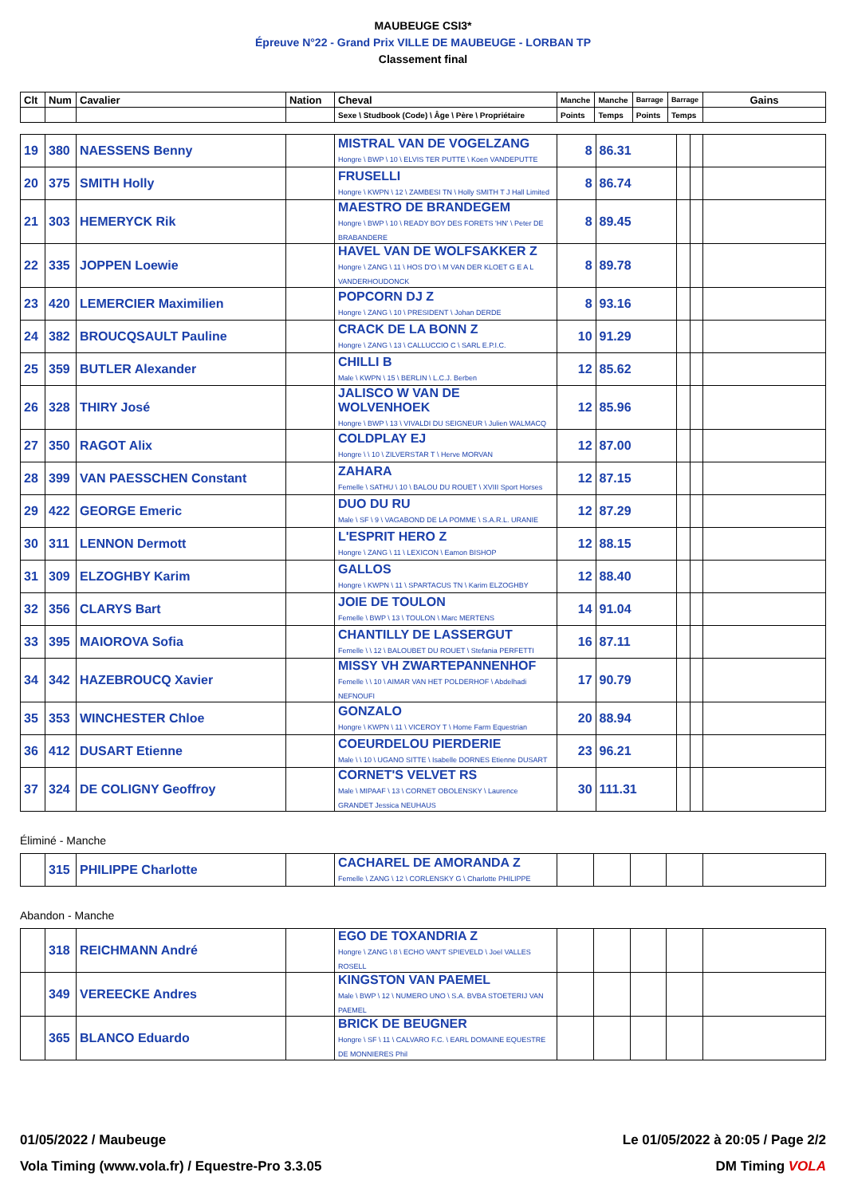MAUBEUGE CSI3*
Épreuve N°22 - Grand Prix VILLE DE MAUBEUGE - LORBAN TP
Classement final
| Clt | Num | Cavalier | Nation | Cheval | Manche | Manche | Barrage | Barrage | Gains |
| --- | --- | --- | --- | --- | --- | --- | --- | --- | --- |
| | | | | Sexe \ Studbook (Code) \ Âge \ Père \ Propriétaire | Points | Temps | Points | Temps | |
| 19 | 380 | NAESSENS Benny | | MISTRAL VAN DE VOGELZANG Hongre \ BWP \ 10 \ ELVIS TER PUTTE \ Koen VANDEPUTTE | 8 | 86.31 | | | |
| 20 | 375 | SMITH Holly | | FRUSELLI Hongre \ KWPN \ 12 \ ZAMBESI TN \ Holly SMITH T J Hall Limited | 8 | 86.74 | | | |
| 21 | 303 | HEMERYCK Rik | | MAESTRO DE BRANDEGEM Hongre \ BWP \ 10 \ READY BOY DES FORETS 'HN' \ Peter DE BRABANDERE | 8 | 89.45 | | | |
| 22 | 335 | JOPPEN Loewie | | HAVEL VAN DE WOLFSAKKER Z Hongre \ ZANG \ 11 \ HOS D'O \ M VAN DER KLOET G E A L VANDERHOUDONCK | 8 | 89.78 | | | |
| 23 | 420 | LEMERCIER Maximilien | | POPCORN DJ Z Hongre \ ZANG \ 10 \ PRESIDENT \ Johan DERDE | 8 | 93.16 | | | |
| 24 | 382 | BROUCQSAULT Pauline | | CRACK DE LA BONN Z Hongre \ ZANG \ 13 \ CALLUCCIO C \ SARL E.P.I.C. | 10 | 91.29 | | | |
| 25 | 359 | BUTLER Alexander | | CHILLI B Male \ KWPN \ 15 \ BERLIN \ L.C.J. Berben | 12 | 85.62 | | | |
| 26 | 328 | THIRY José | | JALISCO W VAN DE WOLVENHOEK Hongre \ BWP \ 13 \ VIVALDI DU SEIGNEUR \ Julien WALMACQ | 12 | 85.96 | | | |
| 27 | 350 | RAGOT Alix | | COLDPLAY EJ Hongre \ \ 10 \ ZILVERSTAR T \ Herve MORVAN | 12 | 87.00 | | | |
| 28 | 399 | VAN PAESSCHEN Constant | | ZAHARA Femelle \ SATHU \ 10 \ BALOU DU ROUET \ XVIII Sport Horses | 12 | 87.15 | | | |
| 29 | 422 | GEORGE Emeric | | DUO DU RU Male \ SF \ 9 \ VAGABOND DE LA POMME \ S.A.R.L. URANIE | 12 | 87.29 | | | |
| 30 | 311 | LENNON Dermott | | L'ESPRIT HERO Z Hongre \ ZANG \ 11 \ LEXICON \ Eamon BISHOP | 12 | 88.15 | | | |
| 31 | 309 | ELZOGHBY Karim | | GALLOS Hongre \ KWPN \ 11 \ SPARTACUS TN \ Karim ELZOGHBY | 12 | 88.40 | | | |
| 32 | 356 | CLARYS Bart | | JOIE DE TOULON Femelle \ BWP \ 13 \ TOULON \ Marc MERTENS | 14 | 91.04 | | | |
| 33 | 395 | MAIOROVA Sofia | | CHANTILLY DE LASSERGUT Femelle \ \ 12 \ BALOUBET DU ROUET \ Stefania PERFETTI | 16 | 87.11 | | | |
| 34 | 342 | HAZEBROUCQ Xavier | | MISSY VH ZWARTEPANNENHOF Femelle \ \ 10 \ AIMAR VAN HET POLDERHOF \ Abdelhadi NEFNOUFI | 17 | 90.79 | | | |
| 35 | 353 | WINCHESTER Chloe | | GONZALO Hongre \ KWPN \ 11 \ VICEROY T \ Home Farm Equestrian | 20 | 88.94 | | | |
| 36 | 412 | DUSART Etienne | | COEURDELOU PIERDERIE Male \ \ 10 \ UGANO SITTE \ Isabelle DORNES Etienne DUSART | 23 | 96.21 | | | |
| 37 | 324 | DE COLIGNY Geoffroy | | CORNET'S VELVET RS Male \ MIPAAF \ 13 \ CORNET OBOLENSKY \ Laurence GRANDET Jessica NEUHAUS | 30 | 111.31 | | | |
Éliminé - Manche
| | 315 | PHILIPPE Charlotte | | CACHAREL DE AMORANDA Z Femelle \ ZANG \ 12 \ CORLENSKY G \ Charlotte PHILIPPE | | | | | |
Abandon - Manche
| | 318 | REICHMANN André | | EGO DE TOXANDRIA Z Hongre \ ZANG \ 8 \ ECHO VAN'T SPIEVELD \ Joel VALLES ROSELL | | | | | |
| | 349 | VEREECKE Andres | | KINGSTON VAN PAEMEL Male \ BWP \ 12 \ NUMERO UNO \ S.A. BVBA STOETERIJ VAN PAEMEL | | | | | |
| | 365 | BLANCO Eduardo | | BRICK DE BEUGNER Hongre \ SF \ 11 \ CALVARO F.C. \ EARL DOMAINE EQUESTRE DE MONNIERES Phil | | | | | |
01/05/2022 / Maubeuge Le 01/05/2022 à 20:05 / Page 2/2
Vola Timing (www.vola.fr) / Equestre-Pro 3.3.05 DM Timing VOLA